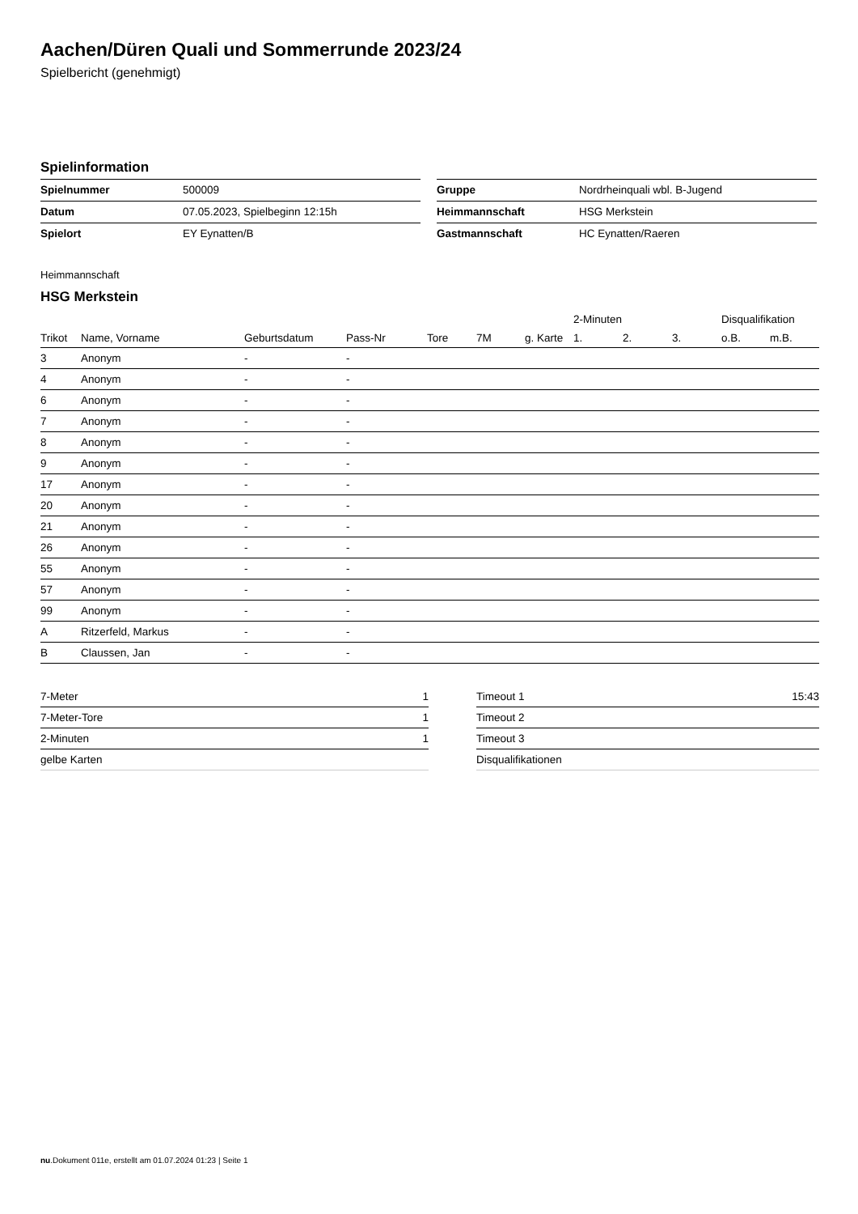Aachen/Düren Quali und Sommerrunde 2023/24
Spielbericht (genehmigt)
Spielinformation
| Spielnummer | 500009 |
| Datum | 07.05.2023, Spielbeginn 12:15h |
| Spielort | EY Eynatten/B |
| Gruppe | Nordrheinquali wbl. B-Jugend |
| Heimmannschaft | HSG Merkstein |
| Gastmannschaft | HC Eynatten/Raeren |
Heimmannschaft
HSG Merkstein
| | | | | | | | 2-Minuten | | | Disqualifikation | |
| --- | --- | --- | --- | --- | --- | --- | --- | --- | --- | --- | --- |
| Trikot | Name, Vorname | Geburtsdatum | Pass-Nr | Tore | 7M | g. Karte | 1. | 2. | 3. | o.B. | m.B. |
| 3 | Anonym | - | - | | | | | | | | |
| 4 | Anonym | - | - | | | | | | | | |
| 6 | Anonym | - | - | | | | | | | | |
| 7 | Anonym | - | - | | | | | | | | |
| 8 | Anonym | - | - | | | | | | | | |
| 9 | Anonym | - | - | | | | | | | | |
| 17 | Anonym | - | - | | | | | | | | |
| 20 | Anonym | - | - | | | | | | | | |
| 21 | Anonym | - | - | | | | | | | | |
| 26 | Anonym | - | - | | | | | | | | |
| 55 | Anonym | - | - | | | | | | | | |
| 57 | Anonym | - | - | | | | | | | | |
| 99 | Anonym | - | - | | | | | | | | |
| A | Ritzerfeld, Markus | - | - | | | | | | | | |
| B | Claussen, Jan | - | - | | | | | | | | |
| 7-Meter | 1 |
| 7-Meter-Tore | 1 |
| 2-Minuten | 1 |
| gelbe Karten | |
| Timeout 1 | 15:43 |
| Timeout 2 | |
| Timeout 3 | |
| Disqualifikationen | |
nu.Dokument 011e, erstellt am 01.07.2024 01:23 | Seite 1